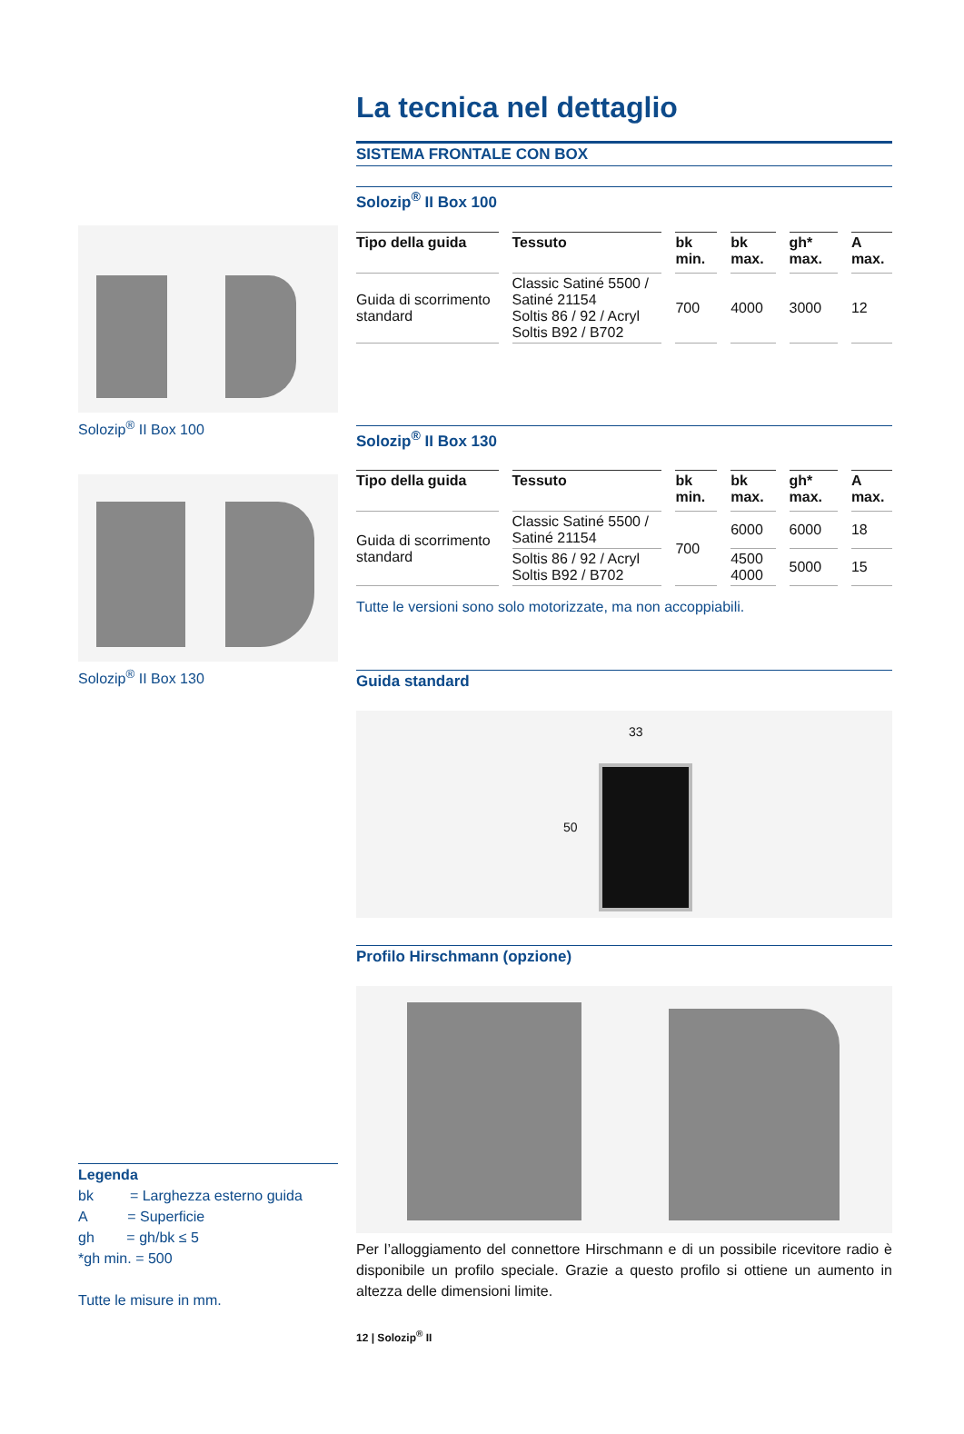Solozip<sup>®</sup> II Box 100
Solozip<sup>®</sup> II Box 130
Legenda
bk = Larghezza esterno guida
A = Superficie
gh = gh/bk ≤ 5
*gh min. = 500
Tutte le misure in mm.
La tecnica nel dettaglio
SISTEMA FRONTALE CON BOX
Solozip<sup>®</sup> II Box 100
| Tipo della guida | Tessuto | bk min. | bk max. | gh* max. | A max. |
| --- | --- | --- | --- | --- | --- |
| Guida di scorrimento standard | Classic Satiné 5500 / Satiné 21154 Soltis 86 / 92 / Acryl Soltis B92 / B702 | 700 | 4000 | 3000 | 12 |
Solozip<sup>®</sup> II Box 130
| Tipo della guida | Tessuto | bk min. | bk max. | gh* max. | A max. |
| --- | --- | --- | --- | --- | --- |
| Guida di scorrimento standard | Classic Satiné 5500 / Satiné 21154 | 700 | 6000 | 6000 | 18 |
| | Soltis 86 / 92 / Acryl Soltis B92 / B702 | | 4500 4000 | 5000 | 15 |
Tutte le versioni sono solo motorizzate, ma non accoppiabili.
Guida standard
33
50
Profilo Hirschmann (opzione)
Per l’alloggiamento del connettore Hirschmann e di un possibile ricevitore radio è disponibile un profilo speciale. Grazie a questo profilo si ottiene un aumento in altezza delle dimensioni limite.
12 | Solozip<sup>®</sup> II